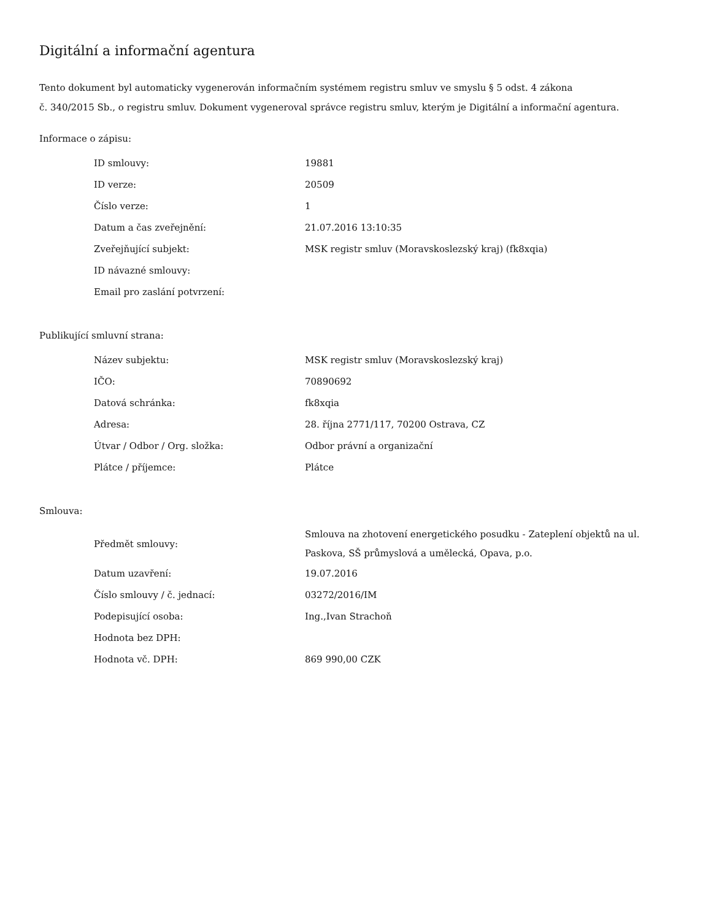Digitální a informační agentura
Tento dokument byl automaticky vygenerován informačním systémem registru smluv ve smyslu § 5 odst. 4 zákona
č. 340/2015 Sb., o registru smluv. Dokument vygeneroval správce registru smluv, kterým je Digitální a informační agentura.
Informace o zápisu:
| ID smlouvy: | 19881 |
| ID verze: | 20509 |
| Číslo verze: | 1 |
| Datum a čas zveřejnění: | 21.07.2016 13:10:35 |
| Zveřejňující subjekt: | MSK registr smluv (Moravskoslezský kraj) (fk8xqia) |
| ID návazné smlouvy: | |
| Email pro zaslání potvrzení: | |
Publikující smluvní strana:
| Název subjektu: | MSK registr smluv (Moravskoslezský kraj) |
| IČO: | 70890692 |
| Datová schránka: | fk8xqia |
| Adresa: | 28. října 2771/117, 70200 Ostrava, CZ |
| Útvar / Odbor / Org. složka: | Odbor právní a organizační |
| Plátce / příjemce: | Plátce |
Smlouva:
| Předmět smlouvy: | Smlouva na zhotovení energetického posudku - Zateplení objektů na ul. Paskova, SŠ průmyslová a umělecká, Opava, p.o. |
| Datum uzavření: | 19.07.2016 |
| Číslo smlouvy / č. jednací: | 03272/2016/IM |
| Podepisující osoba: | Ing.,Ivan Strachoň |
| Hodnota bez DPH: | |
| Hodnota vč. DPH: | 869 990,00 CZK |